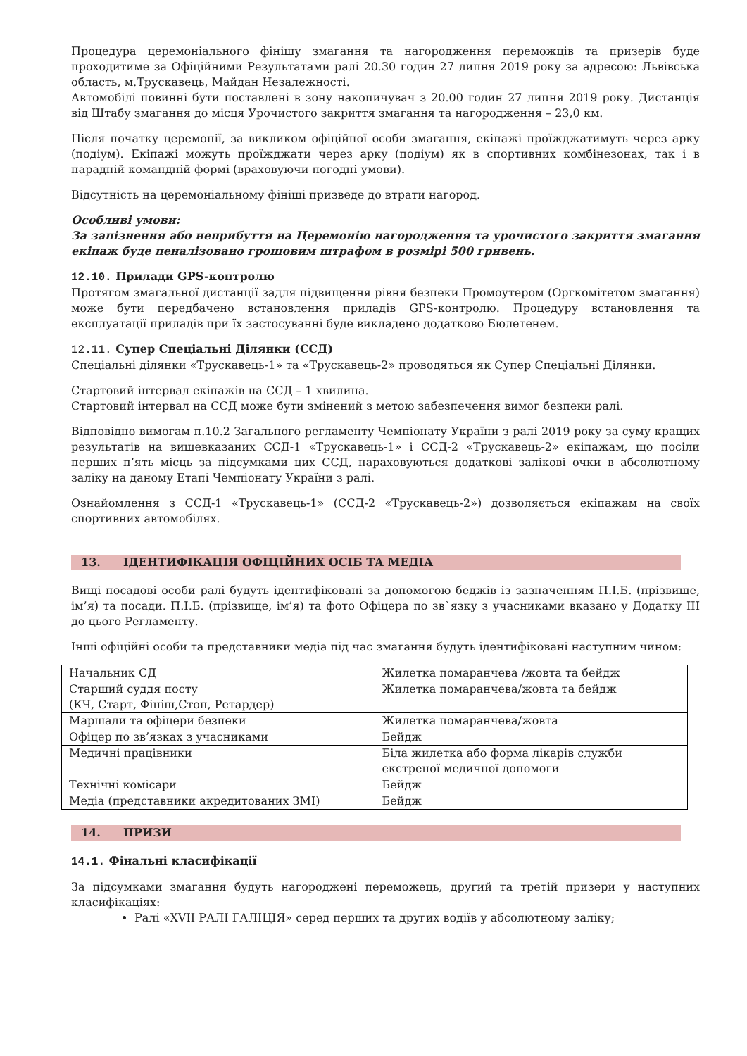Процедура церемоніального фінішу змагання та нагородження переможців та призерів буде проходитиме за Офіційними Результатами ралі 20.30 годин 27 липня 2019 року за адресою: Львівська область, м.Трускавець, Майдан Незалежності.
Автомобілі повинні бути поставлені в зону накопичувач з 20.00 годин 27 липня 2019 року. Дистанція від Штабу змагання до місця Урочистого закриття змагання та нагородження – 23,0 км.
Після початку церемонії, за викликом офіційної особи змагання, екіпажі проїжджатимуть через арку (подіум). Екіпажі можуть проїжджати через арку (подіум) як в спортивних комбінезонах, так і в парадній командній формі (враховуючи погодні умови).
Відсутність на церемоніальному фініші призведе до втрати нагород.
Особливі умови:
За запізнення або неприбуття на Церемонію нагородження та урочистого закриття змагання екіпаж буде пеналізовано грошовим штрафом в розмірі 500 гривень.
12.10. Прилади GPS-контролю
Протягом змагальної дистанції задля підвищення рівня безпеки Промоутером (Оргкомітетом змагання) може бути передбачено встановлення приладів GPS-контролю. Процедуру встановлення та експлуатації приладів при їх застосуванні буде викладено додатково Бюлетенем.
12.11. Супер Спеціальні Ділянки (ССД)
Спеціальні ділянки «Трускавець-1» та «Трускавець-2» проводяться як Супер Спеціальні Ділянки.
Стартовий інтервал екіпажів на ССД – 1 хвилина.
Стартовий інтервал на ССД може бути змінений з метою забезпечення вимог безпеки ралі.
Відповідно вимогам п.10.2 Загального регламенту Чемпіонату України з ралі 2019 року за суму кращих результатів на вищевказаних ССД-1 «Трускавець-1» і ССД-2 «Трускавець-2» екіпажам, що посіли перших п’ять місць за підсумками цих ССД, нараховуються додаткові залікові очки в абсолютному заліку на даному Етапі Чемпіонату України з ралі.
Ознайомлення з ССД-1 «Трускавець-1» (ССД-2 «Трускавець-2») дозволяється екіпажам на своїх спортивних автомобілях.
13. ІДЕНТИФІКАЦІЯ ОФІЦІЙНИХ ОСІБ ТА МЕДІА
Вищі посадові особи ралі будуть ідентифіковані за допомогою беджів із зазначенням П.І.Б. (прізвище, ім’я) та посади. П.І.Б. (прізвище, ім’я) та фото Офіцера по зв`язку з учасниками вказано у Додатку ІІІ до цього Регламенту.
Інші офіційні особи та представники медіа під час змагання будуть ідентифіковані наступним чином:
| Начальник СД | Жилетка помаранчева /жовта та бейдж |
| Старший суддя посту (КЧ, Старт, Фініш,Стоп, Ретардер) | Жилетка помаранчева/жовта та бейдж |
| Маршали та офіцери безпеки | Жилетка помаранчева/жовта |
| Офіцер по зв’язках з учасниками | Бейдж |
| Медичні працівники | Біла жилетка або форма лікарів служби екстреної медичної допомоги |
| Технічні комісари | Бейдж |
| Медіа (представники акредитованих ЗМІ) | Бейдж |
14. ПРИЗИ
14.1. Фінальні класифікації
За підсумками змагання будуть нагороджені переможець, другий та третій призери у наступних класифікаціях:
Ралі «XVII РАЛІ ГАЛІЦІЯ» серед перших та других водіїв у абсолютному заліку;